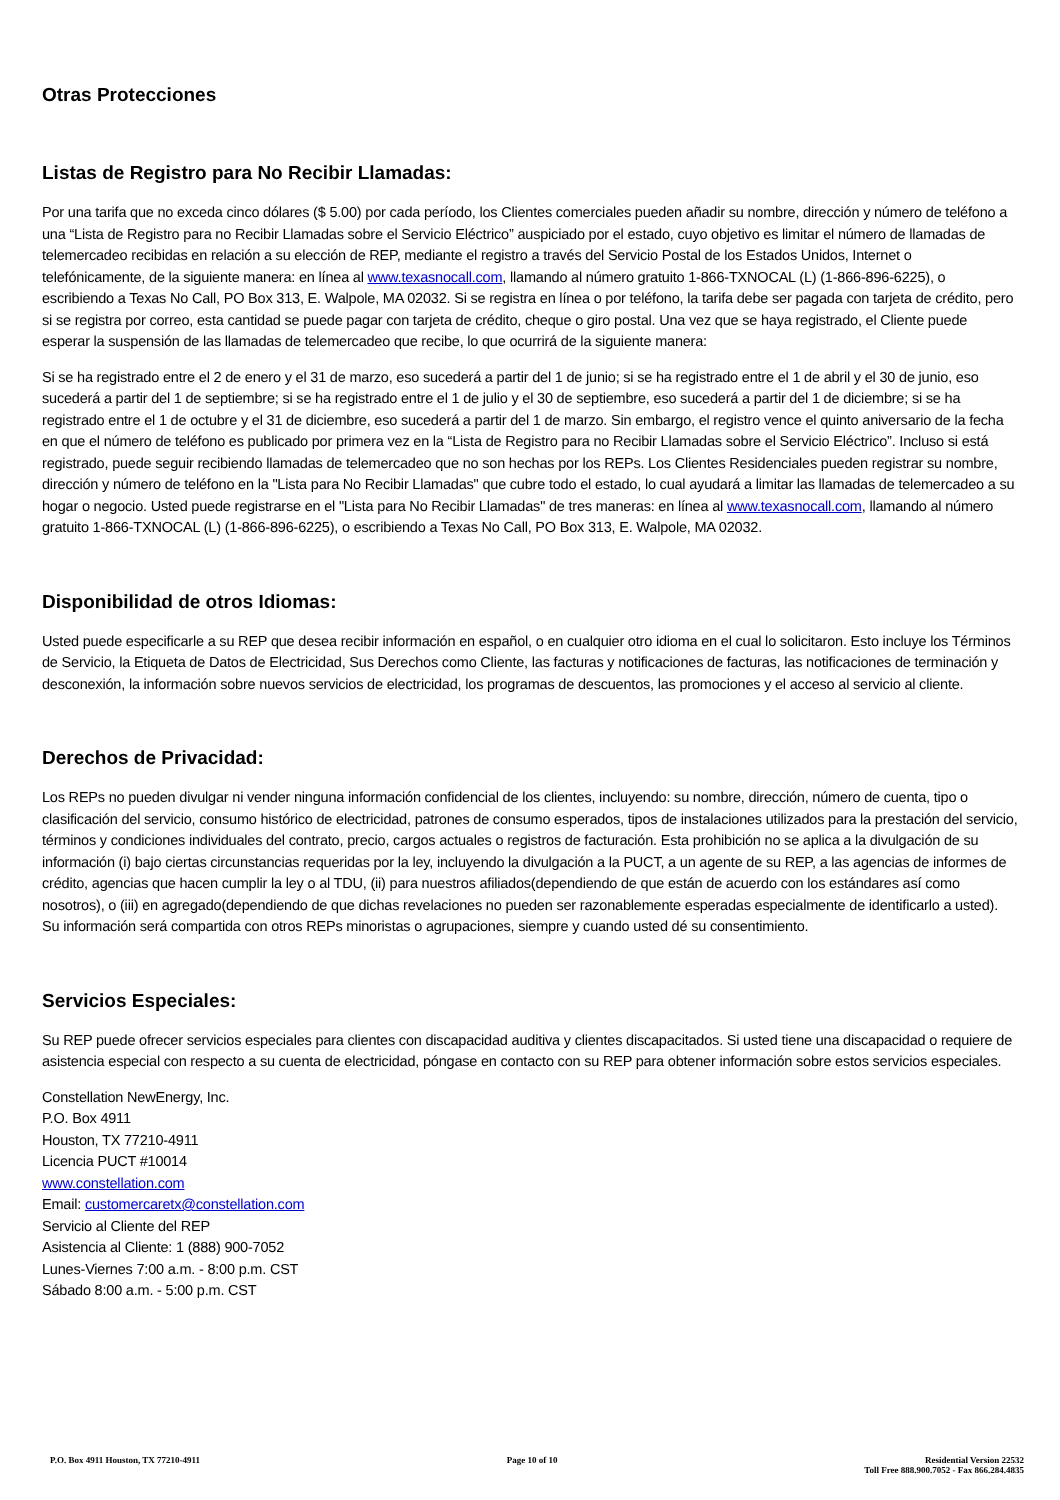Otras Protecciones
Listas de Registro para No Recibir Llamadas:
Por una tarifa que no exceda cinco dólares ($ 5.00) por cada período, los Clientes comerciales pueden añadir su nombre, dirección y número de teléfono a una “Lista de Registro para no Recibir Llamadas sobre el Servicio Eléctrico” auspiciado por el estado, cuyo objetivo es limitar el número de llamadas de telemercadeo recibidas en relación a su elección de REP, mediante el registro a través del Servicio Postal de los Estados Unidos, Internet o telefónicamente, de la siguiente manera: en línea al www.texasnocall.com, llamando al número gratuito 1-866-TXNOCAL (L) (1-866-896-6225), o escribiendo a Texas No Call, PO Box 313, E. Walpole, MA 02032. Si se registra en línea o por teléfono, la tarifa debe ser pagada con tarjeta de crédito, pero si se registra por correo, esta cantidad se puede pagar con tarjeta de crédito, cheque o giro postal. Una vez que se haya registrado, el Cliente puede esperar la suspensión de las llamadas de telemercadeo que recibe, lo que ocurrirá de la siguiente manera:
Si se ha registrado entre el 2 de enero y el 31 de marzo, eso sucederá a partir del 1 de junio; si se ha registrado entre el 1 de abril y el 30 de junio, eso sucederá a partir del 1 de septiembre; si se ha registrado entre el 1 de julio y el 30 de septiembre, eso sucederá a partir del 1 de diciembre; si se ha registrado entre el 1 de octubre y el 31 de diciembre, eso sucederá a partir del 1 de marzo. Sin embargo, el registro vence el quinto aniversario de la fecha en que el número de teléfono es publicado por primera vez en la “Lista de Registro para no Recibir Llamadas sobre el Servicio Eléctrico”. Incluso si está registrado, puede seguir recibiendo llamadas de telemercadeo que no son hechas por los REPs. Los Clientes Residenciales pueden registrar su nombre, dirección y número de teléfono en la "Lista para No Recibir Llamadas" que cubre todo el estado, lo cual ayudará a limitar las llamadas de telemercadeo a su hogar o negocio. Usted puede registrarse en el "Lista para No Recibir Llamadas" de tres maneras: en línea al www.texasnocall.com, llamando al número gratuito 1-866-TXNOCAL (L) (1-866-896-6225), o escribiendo a Texas No Call, PO Box 313, E. Walpole, MA 02032.
Disponibilidad de otros Idiomas:
Usted puede especificarle a su REP que desea recibir información en español, o en cualquier otro idioma en el cual lo solicitaron. Esto incluye los Términos de Servicio, la Etiqueta de Datos de Electricidad, Sus Derechos como Cliente, las facturas y notificaciones de facturas, las notificaciones de terminación y desconexión, la información sobre nuevos servicios de electricidad, los programas de descuentos, las promociones y el acceso al servicio al cliente.
Derechos de Privacidad:
Los REPs no pueden divulgar ni vender ninguna información confidencial de los clientes, incluyendo: su nombre, dirección, número de cuenta, tipo o clasificación del servicio, consumo histórico de electricidad, patrones de consumo esperados, tipos de instalaciones utilizados para la prestación del servicio, términos y condiciones individuales del contrato, precio, cargos actuales o registros de facturación. Esta prohibición no se aplica a la divulgación de su información (i) bajo ciertas circunstancias requeridas por la ley, incluyendo la divulgación a la PUCT, a un agente de su REP, a las agencias de informes de crédito, agencias que hacen cumplir la ley o al TDU, (ii) para nuestros afiliados(dependiendo de que están de acuerdo con los estándares así como nosotros), o (iii) en agregado(dependiendo de que dichas revelaciones no pueden ser razonablemente esperadas especialmente de identificarlo a usted). Su información será compartida con otros REPs minoristas o agrupaciones, siempre y cuando usted dé su consentimiento.
Servicios Especiales:
Su REP puede ofrecer servicios especiales para clientes con discapacidad auditiva y clientes discapacitados. Si usted tiene una discapacidad o requiere de asistencia especial con respecto a su cuenta de electricidad, póngase en contacto con su REP para obtener información sobre estos servicios especiales.
Constellation NewEnergy, Inc.
P.O. Box 4911
Houston, TX 77210-4911
Licencia PUCT #10014
www.constellation.com
Email: customercaretx@constellation.com
Servicio al Cliente del REP
Asistencia al Cliente: 1 (888) 900-7052
Lunes-Viernes 7:00 a.m. - 8:00 p.m. CST
Sábado 8:00 a.m. - 5:00 p.m. CST
P.O. Box 4911 Houston, TX 77210-4911
Page 10 of 10 Residential Version 22532
Toll Free 888.900.7052 - Fax 866.284.4835